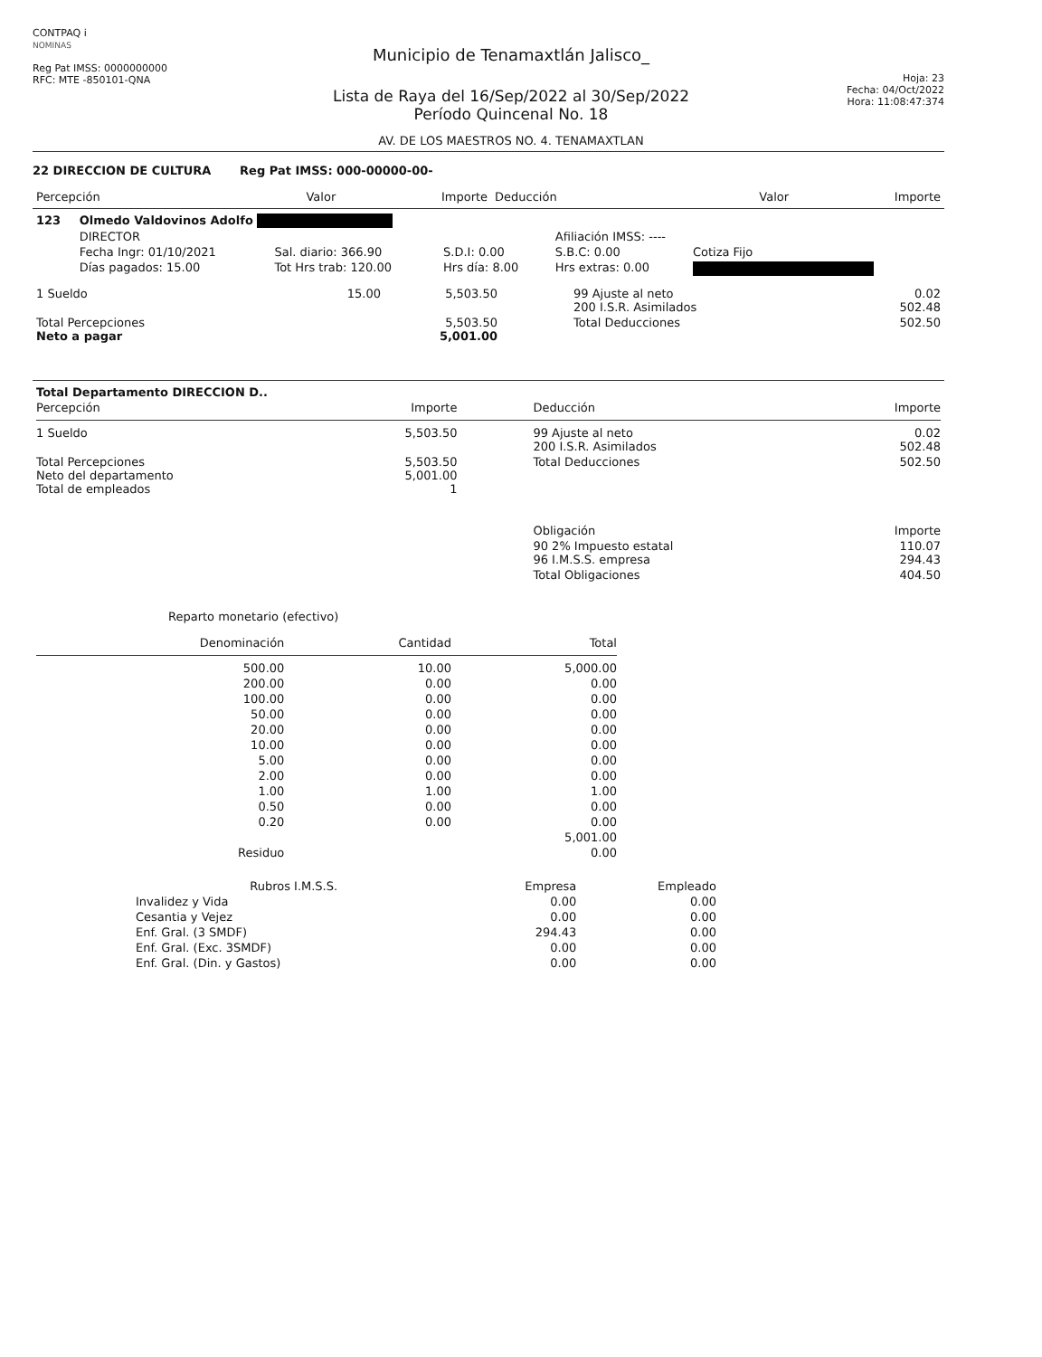CONTPAQ i
NOMINAS
Reg Pat IMSS: 0000000000
RFC: MTE -850101-QNA
Municipio de Tenamaxtlán Jalisco_
Lista de Raya del 16/Sep/2022 al 30/Sep/2022
Período Quincenal No. 18
AV. DE LOS MAESTROS NO. 4. TENAMAXTLAN
Hoja: 23
Fecha: 04/Oct/2022
Hora: 11:08:47:374
22 DIRECCION DE CULTURA Reg Pat IMSS: 000-00000-00-
| Percepción | Valor | Importe | Deducción | Valor | Importe |
| --- | --- | --- | --- | --- | --- |
| 123 | Olmedo Valdovinos Adolfo | | | | |
| | DIRECTOR | | | Afiliación IMSS: ---- | |
| | Fecha Ingr: 01/10/2021 | Sal. diario: 366.90 | S.D.I: 0.00 | S.B.C: 0.00 | Cotiza Fijo |
| | Días pagados: 15.00 | Tot Hrs trab: 120.00 | Hrs día: 8.00 | Hrs extras: 0.00 | |
| 1 Sueldo | 15.00 | 5,503.50 | 99 Ajuste al neto 200 I.S.R. Asimilados | 0.02 502.48 |
| Total Percepciones Neto a pagar | | 5,503.50 5,001.00 | Total Deducciones | 502.50 |
| Total Departamento DIRECCION D.. | | | |
| Percepción | Importe | Deducción | Importe |
| 1 Sueldo | 5,503.50 | 99 Ajuste al neto 200 I.S.R. Asimilados | 0.02 502.48 |
| Total Percepciones Neto del departamento Total de empleados | 5,503.50 5,001.00 1 | Total Deducciones | 502.50 |
| | | Obligación | Importe |
| | | 90 2% Impuesto estatal 96 I.M.S.S. empresa | 110.07 294.43 |
| | | Total Obligaciones | 404.50 |
Reparto monetario (efectivo)
| Denominación | Cantidad | Total |
| --- | --- | --- |
| 500.00 | 10.00 | 5,000.00 |
| 200.00 | 0.00 | 0.00 |
| 100.00 | 0.00 | 0.00 |
| 50.00 | 0.00 | 0.00 |
| 20.00 | 0.00 | 0.00 |
| 10.00 | 0.00 | 0.00 |
| 5.00 | 0.00 | 0.00 |
| 2.00 | 0.00 | 0.00 |
| 1.00 | 1.00 | 1.00 |
| 0.50 | 0.00 | 0.00 |
| 0.20 | 0.00 | 0.00 |
| | | 5,001.00 |
| Residuo | | 0.00 |
| Rubros I.M.S.S. | Empresa | Empleado |
| --- | --- | --- |
| Invalidez y Vida | 0.00 | 0.00 |
| Cesantia y Vejez | 0.00 | 0.00 |
| Enf. Gral. (3 SMDF) | 294.43 | 0.00 |
| Enf. Gral. (Exc. 3SMDF) | 0.00 | 0.00 |
| Enf. Gral. (Din. y Gastos) | 0.00 | 0.00 |